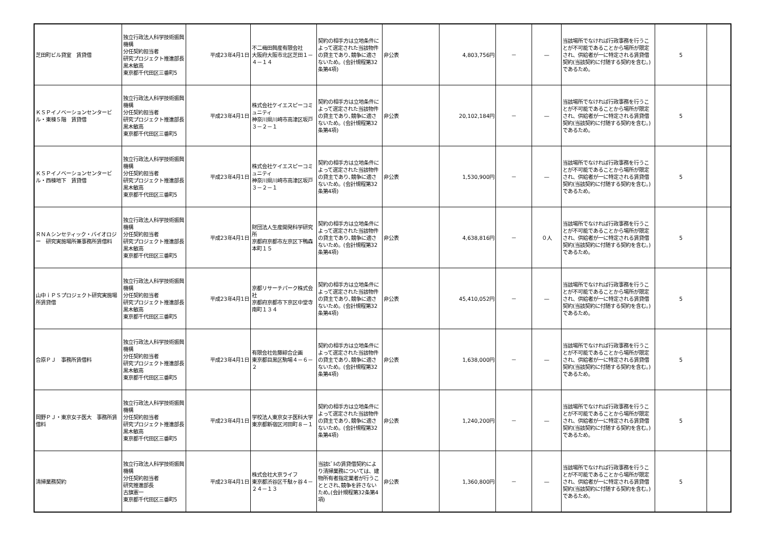| 芝田町ビル貸室 賃貸借 | 独立行政法人科学技術振興機構 分任契約担当者 研究プロジェクト推進部長 黒木敏高 東京都千代田区三番町5 | 平成23年4月1日 | 不二梅田興産有限会社 大阪府大阪市北区芝田１－４－１４ | 契約の相手方は立地条件によって選定された当該物件の貸主であり､競争に適さないため。(会計規程第32条第4項) | 非公表 | 4,803,756円 | － | — | 当該場所でなければ行政事務を行うことが不可能であることから場所が限定され、供給者が一に特定される賃貸借契約(当該契約に付随する契約を含む。)であるため。 | 5 | |
| ＫＳＰイノベーションセンタービル・東棟５階 賃貸借 | 独立行政法人科学技術振興機構 分任契約担当者 研究プロジェクト推進部長 黒木敏高 東京都千代田区三番町5 | 平成23年4月1日 | 株式会社ケイエスピーコミュニティ 神奈川県川崎市高津区坂戸３－２－１ | 契約の相手方は立地条件によって選定された当該物件の貸主であり､競争に適さないため。(会計規程第32条第4項) | 非公表 | 20,102,184円 | － | — | 当該場所でなければ行政事務を行うことが不可能であることから場所が限定され、供給者が一に特定される賃貸借契約(当該契約に付随する契約を含む。)であるため。 | 5 | |
| ＫＳＰイノベーションセンタービル・西棟地下 賃貸借 | 独立行政法人科学技術振興機構 分任契約担当者 研究プロジェクト推進部長 黒木敏高 東京都千代田区三番町5 | 平成23年4月1日 | 株式会社ケイエスピーコミュニティ 神奈川県川崎市高津区坂戸３－２－１ | 契約の相手方は立地条件によって選定された当該物件の貸主であり､競争に適さないため。(会計規程第32条第4項) | 非公表 | 1,530,900円 | － | — | 当該場所でなければ行政事務を行うことが不可能であることから場所が限定され、供給者が一に特定される賃貸借契約(当該契約に付随する契約を含む。)であるため。 | 5 | |
| ＲＮＡシンセティック・バイオロジー 研究実施場所兼事務所賃借料 | 独立行政法人科学技術振興機構 分任契約担当者 研究プロジェクト推進部長 黒木敏高 東京都千代田区三番町5 | 平成23年4月1日 | 財団法人生産開発科学研究所 京都府京都市左京区下鴨森本町１５ | 契約の相手方は立地条件によって選定された当該物件の貸主であり､競争に適さないため。(会計規程第32条第4項) | 非公表 | 4,638,816円 | － | ０人 | 当該場所でなければ行政事務を行うことが不可能であることから場所が限定され、供給者が一に特定される賃貸借契約(当該契約に付随する契約を含む。)であるため。 | 5 | |
| 山中ｉＰＳプロジェクト研究実施場所賃貸借 | 独立行政法人科学技術振興機構 分任契約担当者 研究プロジェクト推進部長 黒木敏高 東京都千代田区三番町5 | 平成23年4月1日 | 京都リサーチパーク株式会社 京都府京都市下京区中堂寺南町１３４ | 契約の相手方は立地条件によって選定された当該物件の貸主であり､競争に適さないため。(会計規程第32条第4項) | 非公表 | 45,410,052円 | － | — | 当該場所でなければ行政事務を行うことが不可能であることから場所が限定され、供給者が一に特定される賃貸借契約(当該契約に付随する契約を含む。)であるため。 | 5 | |
| 合原ＰＪ 事務所賃借料 | 独立行政法人科学技術振興機構 分任契約担当者 研究プロジェクト推進部長 黒木敏高 東京都千代田区三番町5 | 平成23年4月1日 | 有限会社佐藤綜合企画 東京都目黒区駒場４－６－２ | 契約の相手方は立地条件によって選定された当該物件の貸主であり､競争に適さないため。(会計規程第32条第4項) | 非公表 | 1,638,000円 | － | — | 当該場所でなければ行政事務を行うことが不可能であることから場所が限定され、供給者が一に特定される賃貸借契約(当該契約に付随する契約を含む。)であるため。 | 5 | |
| 岡野ＰＪ・東京女子医大 事務所賃借料 | 独立行政法人科学技術振興機構 分任契約担当者 研究プロジェクト推進部長 黒木敏高 東京都千代田区三番町5 | 平成23年4月1日 | 学校法人東京女子医科大学 東京都新宿区河田町８－１ | 契約の相手方は立地条件によって選定された当該物件の貸主であり､競争に適さないため。(会計規程第32条第4項) | 非公表 | 1,240,200円 | － | — | 当該場所でなければ行政事務を行うことが不可能であることから場所が限定され、供給者が一に特定される賃貸借契約(当該契約に付随する契約を含む。)であるため。 | 5 | |
| 清掃業務契約 | 独立行政法人科学技術振興機構 分任契約担当者 研究推進部長 古旗憲一 東京都千代田区三番町5 | 平成23年4月1日 | 株式会社大京ライフ 東京都渋谷区千駄ヶ谷４－２４－１３ | 当該ﾋﾞﾙの賃貸借契約により清掃業務については、建物所有者指定業者が行うこととされ､競争を許さないため｡(会計規程第32条第4項) | 非公表 | 1,360,800円 | － | — | 当該場所でなければ行政事務を行うことが不可能であることから場所が限定され、供給者が一に特定される賃貸借契約(当該契約に付随する契約を含む。)であるため。 | 5 | |